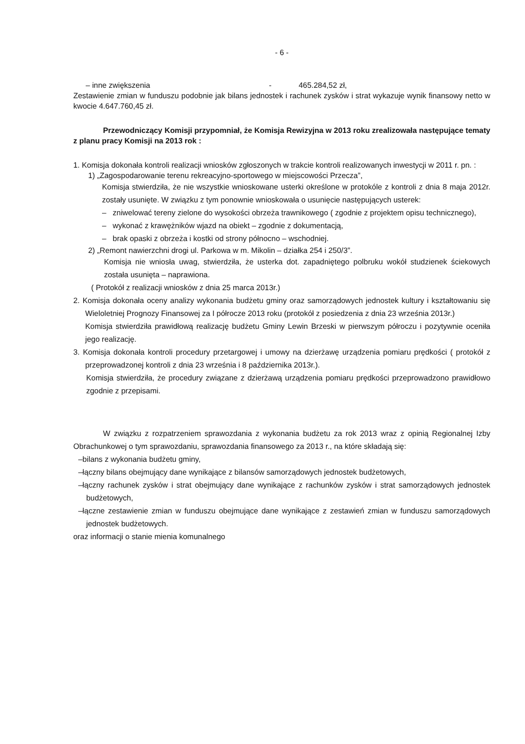- 6 -
– inne zwiększenia - 465.284,52 zł,
Zestawienie zmian w funduszu podobnie jak bilans jednostek i rachunek zysków i strat wykazuje wynik finansowy netto w kwocie 4.647.760,45 zł.
Przewodniczący Komisji przypomniał, że Komisja Rewizyjna w 2013 roku zrealizowała następujące tematy z planu pracy Komisji na 2013 rok :
1. Komisja dokonała kontroli realizacji wniosków zgłoszonych w trakcie kontroli realizowanych inwestycji w 2011 r. pn. :
1) „Zagospodarowanie terenu rekreacyjno-sportowego w miejscowości Przecza”,
Komisja stwierdziła, że nie wszystkie wnioskowane usterki określone w protokóle z kontroli z dnia 8 maja 2012r. zostały usunięte. W związku z tym ponownie wnioskowała o usunięcie następujących usterek:
– zniwelować tereny zielone do wysokości obrzeża trawnikowego ( zgodnie z projektem opisu technicznego),
– wykonać z krawężników wjazd na obiekt – zgodnie z dokumentacją,
– brak opaski z obrzeża i kostki od strony północno – wschodniej.
2) „Remont nawierzchni drogi ul. Parkowa w m. Mikolin – działka 254 i 250/3”.
Komisja nie wniosła uwag, stwierdziła, że usterka dot. zapadniętego polbruku wokół studzienek ściekowych została usunięta – naprawiona.
( Protokół z realizacji wniosków z dnia 25 marca 2013r.)
2. Komisja dokonała oceny analizy wykonania budżetu gminy oraz samorządowych jednostek kultury i kształtowaniu się Wieloletniej Prognozy Finansowej za I półrocze 2013 roku (protokół z posiedzenia z dnia 23 września 2013r.)
Komisja stwierdziła prawidłową realizację budżetu Gminy Lewin Brzeski w pierwszym półroczu i pozytywnie oceniła jego realizację.
3. Komisja dokonała kontroli procedury przetargowej i umowy na dzierżawę urządzenia pomiaru prędkości ( protokół z przeprowadzonej kontroli z dnia 23 września i 8 października 2013r.).
Komisja stwierdziła, że procedury związane z dzierżawą urządzenia pomiaru prędkości przeprowadzono prawidłowo zgodnie z przepisami.
W związku z rozpatrzeniem sprawozdania z wykonania budżetu za rok 2013 wraz z opinią Regionalnej Izby Obrachunkowej o tym sprawozdaniu, sprawozdania finansowego za 2013 r., na które składają się:
–bilans z wykonania budżetu gminy,
–łączny bilans obejmujący dane wynikające z bilansów samorządowych jednostek budżetowych,
–łączny rachunek zysków i strat obejmujący dane wynikające z rachunków zysków i strat samorządowych jednostek budżetowych,
–łączne zestawienie zmian w funduszu obejmujące dane wynikające z zestawień zmian w funduszu samorządowych jednostek budżetowych.
oraz informacji o stanie mienia komunalnego